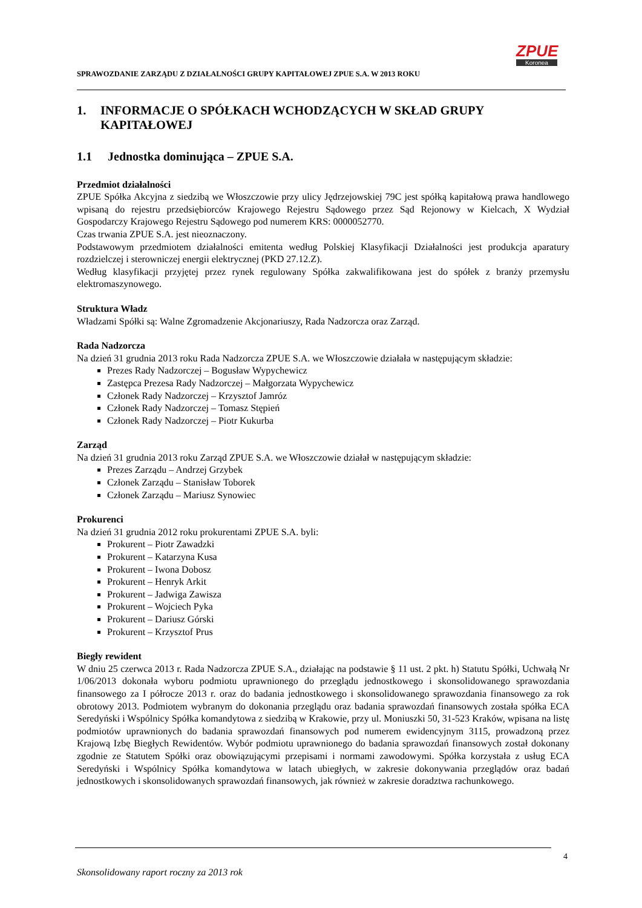SPRAWOZDANIE ZARZĄDU Z DZIAŁALNOŚCI GRUPY KAPITAŁOWEJ ZPUE S.A. W 2013 ROKU
ZPUE
Koronea
1. INFORMACJE O SPÓŁKACH WCHODZĄCYCH W SKŁAD GRUPY KAPITAŁOWEJ
1.1 Jednostka dominująca – ZPUE S.A.
Przedmiot działalności
ZPUE Spółka Akcyjna z siedzibą we Włoszczowie przy ulicy Jędrzejowskiej 79C jest spółką kapitałową prawa handlowego wpisaną do rejestru przedsiębiorców Krajowego Rejestru Sądowego przez Sąd Rejonowy w Kielcach, X Wydział Gospodarczy Krajowego Rejestru Sądowego pod numerem KRS: 0000052770.
Czas trwania ZPUE S.A. jest nieoznaczony.
Podstawowym przedmiotem działalności emitenta według Polskiej Klasyfikacji Działalności jest produkcja aparatury rozdzielczej i sterowniczej energii elektrycznej (PKD 27.12.Z).
Według klasyfikacji przyjętej przez rynek regulowany Spółka zakwalifikowana jest do spółek z branży przemysłu elektromaszynowego.
Struktura Władz
Władzami Spółki są: Walne Zgromadzenie Akcjonariuszy, Rada Nadzorcza oraz Zarząd.
Rada Nadzorcza
Na dzień 31 grudnia 2013 roku Rada Nadzorcza ZPUE S.A. we Włoszczowie działała w następującym składzie:
Prezes Rady Nadzorczej – Bogusław Wypychewicz
Zastępca Prezesa Rady Nadzorczej – Małgorzata Wypychewicz
Członek Rady Nadzorczej – Krzysztof Jamróz
Członek Rady Nadzorczej – Tomasz Stępień
Członek Rady Nadzorczej – Piotr Kukurba
Zarząd
Na dzień 31 grudnia 2013 roku Zarząd ZPUE S.A. we Włoszczowie działał w następującym składzie:
Prezes Zarządu – Andrzej Grzybek
Członek Zarządu – Stanisław Toborek
Członek Zarządu – Mariusz Synowiec
Prokurenci
Na dzień 31 grudnia 2012 roku prokurentami ZPUE S.A. byli:
Prokurent – Piotr Zawadzki
Prokurent – Katarzyna Kusa
Prokurent – Iwona Dobosz
Prokurent – Henryk Arkit
Prokurent – Jadwiga Zawisza
Prokurent – Wojciech Pyka
Prokurent – Dariusz Górski
Prokurent – Krzysztof Prus
Biegły rewident
W dniu 25 czerwca 2013 r. Rada Nadzorcza ZPUE S.A., działając na podstawie § 11 ust. 2 pkt. h) Statutu Spółki, Uchwałą Nr 1/06/2013 dokonała wyboru podmiotu uprawnionego do przeglądu jednostkowego i skonsolidowanego sprawozdania finansowego za I półrocze 2013 r. oraz do badania jednostkowego i skonsolidowanego sprawozdania finansowego za rok obrotowy 2013. Podmiotem wybranym do dokonania przeglądu oraz badania sprawozdań finansowych została spółka ECA Seredyński i Wspólnicy Spółka komandytowa z siedzibą w Krakowie, przy ul. Moniuszki 50, 31-523 Kraków, wpisana na listę podmiotów uprawnionych do badania sprawozdań finansowych pod numerem ewidencyjnym 3115, prowadzoną przez Krajową Izbę Biegłych Rewidentów. Wybór podmiotu uprawnionego do badania sprawozdań finansowych został dokonany zgodnie ze Statutem Spółki oraz obowiązującymi przepisami i normami zawodowymi. Spółka korzystała z usług ECA Seredyński i Wspólnicy Spółka komandytowa w latach ubiegłych, w zakresie dokonywania przeglądów oraz badań jednostkowych i skonsolidowanych sprawozdań finansowych, jak również w zakresie doradztwa rachunkowego.
4
Skonsolidowany raport roczny za 2013 rok